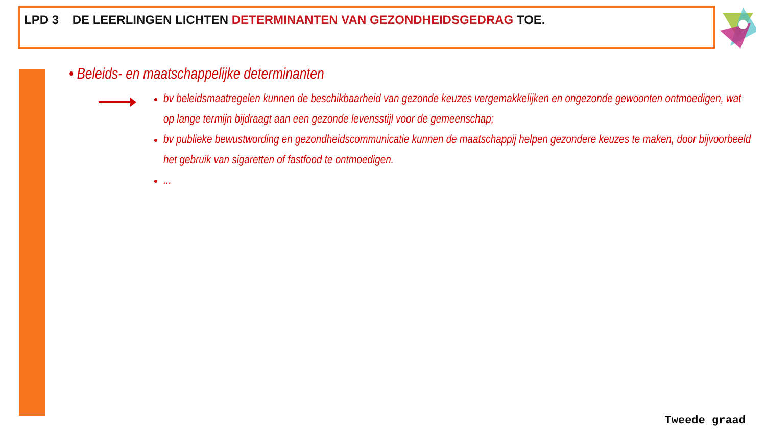LPD 3 DE LEERLINGEN LICHTEN DETERMINANTEN VAN GEZONDHEIDSGEDRAG TOE.
• Beleids- en maatschappelijke determinanten
bv beleidsmaatregelen kunnen de beschikbaarheid van gezonde keuzes vergemakkelijken en ongezonde gewoonten ontmoedigen, wat op lange termijn bijdraagt aan een gezonde levensstijl voor de gemeenschap;
bv publieke bewustwording en gezondheidscommunicatie kunnen de maatschappij helpen gezondere keuzes te maken, door bijvoorbeeld het gebruik van sigaretten of fastfood te ontmoedigen.
...
Tweede graad